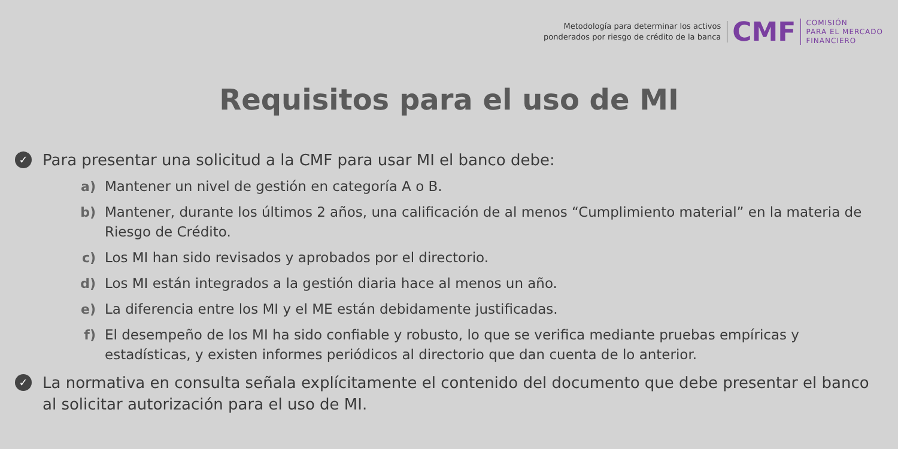Metodología para determinar los activos
ponderados por riesgo de crédito de la banca
CMF
COMISIÓN
PARA EL MERCADO
FINANCIERO
Requisitos para el uso de MI
✓
Para presentar una solicitud a la CMF para usar MI el banco debe:
a) Mantener un nivel de gestión en categoría A o B.
b) Mantener, durante los últimos 2 años, una calificación de al menos “Cumplimiento material” en la materia de Riesgo de Crédito.
c) Los MI han sido revisados y aprobados por el directorio.
d) Los MI están integrados a la gestión diaria hace al menos un año.
e) La diferencia entre los MI y el ME están debidamente justificadas.
f) El desempeño de los MI ha sido confiable y robusto, lo que se verifica mediante pruebas empíricas y estadísticas, y existen informes periódicos al directorio que dan cuenta de lo anterior.
✓
La normativa en consulta señala explícitamente el contenido del documento que debe presentar el banco al solicitar autorización para el uso de MI.